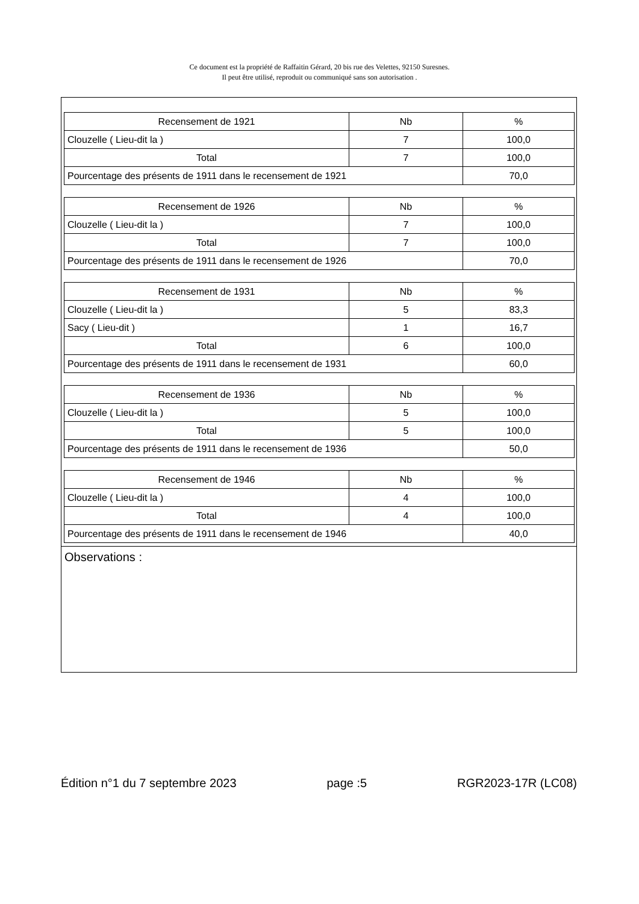Ce document est la propriété de Raffaitin Gérard, 20 bis rue des Velettes, 92150 Suresnes.
Il peut être utilisé, reproduit ou communiqué sans son autorisation .
| Recensement de 1921 | Nb | % |
| --- | --- | --- |
| Clouzelle ( Lieu-dit la ) | 7 | 100,0 |
| Total | 7 | 100,0 |
| Pourcentage des présents de 1911 dans le recensement de 1921 | | 70,0 |
| Recensement de 1926 | Nb | % |
| --- | --- | --- |
| Clouzelle ( Lieu-dit la ) | 7 | 100,0 |
| Total | 7 | 100,0 |
| Pourcentage des présents de 1911 dans le recensement de 1926 | | 70,0 |
| Recensement de 1931 | Nb | % |
| --- | --- | --- |
| Clouzelle ( Lieu-dit la ) | 5 | 83,3 |
| Sacy ( Lieu-dit ) | 1 | 16,7 |
| Total | 6 | 100,0 |
| Pourcentage des présents de 1911 dans le recensement de 1931 | | 60,0 |
| Recensement de 1936 | Nb | % |
| --- | --- | --- |
| Clouzelle ( Lieu-dit la ) | 5 | 100,0 |
| Total | 5 | 100,0 |
| Pourcentage des présents de 1911 dans le recensement de 1936 | | 50,0 |
| Recensement de 1946 | Nb | % |
| --- | --- | --- |
| Clouzelle ( Lieu-dit la ) | 4 | 100,0 |
| Total | 4 | 100,0 |
| Pourcentage des présents de 1911 dans le recensement de 1946 | | 40,0 |
Observations :
Édition n°1 du 7 septembre 2023 page :5 RGR2023-17R (LC08)